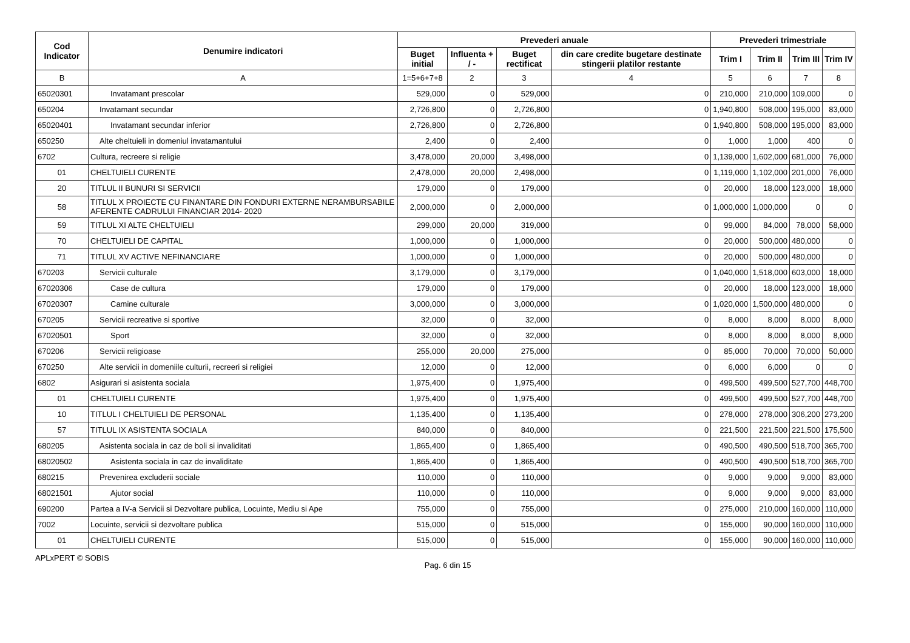| Cod Indicator | Denumire indicatori | Prevederi anuale | | | | Prevederi trimestriale | | | |
| --- | --- | --- | --- | --- | --- | --- | --- | --- | --- |
| | | Buget initial | Influenta + / - | Buget rectificat | din care credite bugetare destinate stingerii platilor restante | Trim I | Trim II | Trim III | Trim IV |
| B | A | 1=5+6+7+8 | 2 | 3 | 4 | 5 | 6 | 7 | 8 |
| 65020301 | Invatamant prescolar | 529,000 | 0 | 529,000 | 0 | 210,000 | 210,000 | 109,000 | 0 |
| 650204 | Invatamant secundar | 2,726,800 | 0 | 2,726,800 | 0 | 1,940,800 | 508,000 | 195,000 | 83,000 |
| 65020401 | Invatamant secundar inferior | 2,726,800 | 0 | 2,726,800 | 0 | 1,940,800 | 508,000 | 195,000 | 83,000 |
| 650250 | Alte cheltuieli in domeniul invatamantului | 2,400 | 0 | 2,400 | 0 | 1,000 | 1,000 | 400 | 0 |
| 6702 | Cultura, recreere si religie | 3,478,000 | 20,000 | 3,498,000 | 0 | 1,139,000 | 1,602,000 | 681,000 | 76,000 |
| 01 | CHELTUIELI CURENTE | 2,478,000 | 20,000 | 2,498,000 | 0 | 1,119,000 | 1,102,000 | 201,000 | 76,000 |
| 20 | TITLUL II BUNURI SI SERVICII | 179,000 | 0 | 179,000 | 0 | 20,000 | 18,000 | 123,000 | 18,000 |
| 58 | TITLUL X PROIECTE CU FINANTARE DIN FONDURI EXTERNE NERAMBURSABILE AFERENTE CADRULUI FINANCIAR 2014- 2020 | 2,000,000 | 0 | 2,000,000 | 0 | 1,000,000 | 1,000,000 | 0 | 0 |
| 59 | TITLUL XI ALTE CHELTUIELI | 299,000 | 20,000 | 319,000 | 0 | 99,000 | 84,000 | 78,000 | 58,000 |
| 70 | CHELTUIELI DE CAPITAL | 1,000,000 | 0 | 1,000,000 | 0 | 20,000 | 500,000 | 480,000 | 0 |
| 71 | TITLUL XV ACTIVE NEFINANCIARE | 1,000,000 | 0 | 1,000,000 | 0 | 20,000 | 500,000 | 480,000 | 0 |
| 670203 | Servicii culturale | 3,179,000 | 0 | 3,179,000 | 0 | 1,040,000 | 1,518,000 | 603,000 | 18,000 |
| 67020306 | Case de cultura | 179,000 | 0 | 179,000 | 0 | 20,000 | 18,000 | 123,000 | 18,000 |
| 67020307 | Camine culturale | 3,000,000 | 0 | 3,000,000 | 0 | 1,020,000 | 1,500,000 | 480,000 | 0 |
| 670205 | Servicii recreative si sportive | 32,000 | 0 | 32,000 | 0 | 8,000 | 8,000 | 8,000 | 8,000 |
| 67020501 | Sport | 32,000 | 0 | 32,000 | 0 | 8,000 | 8,000 | 8,000 | 8,000 |
| 670206 | Servicii religioase | 255,000 | 20,000 | 275,000 | 0 | 85,000 | 70,000 | 70,000 | 50,000 |
| 670250 | Alte servicii in domeniile culturii, recreeri si religiei | 12,000 | 0 | 12,000 | 0 | 6,000 | 6,000 | 0 | 0 |
| 6802 | Asigurari si asistenta sociala | 1,975,400 | 0 | 1,975,400 | 0 | 499,500 | 499,500 | 527,700 | 448,700 |
| 01 | CHELTUIELI CURENTE | 1,975,400 | 0 | 1,975,400 | 0 | 499,500 | 499,500 | 527,700 | 448,700 |
| 10 | TITLUL I CHELTUIELI DE PERSONAL | 1,135,400 | 0 | 1,135,400 | 0 | 278,000 | 278,000 | 306,200 | 273,200 |
| 57 | TITLUL IX ASISTENTA SOCIALA | 840,000 | 0 | 840,000 | 0 | 221,500 | 221,500 | 221,500 | 175,500 |
| 680205 | Asistenta sociala in caz de boli si invaliditati | 1,865,400 | 0 | 1,865,400 | 0 | 490,500 | 490,500 | 518,700 | 365,700 |
| 68020502 | Asistenta sociala in caz de invaliditate | 1,865,400 | 0 | 1,865,400 | 0 | 490,500 | 490,500 | 518,700 | 365,700 |
| 680215 | Prevenirea excluderii sociale | 110,000 | 0 | 110,000 | 0 | 9,000 | 9,000 | 9,000 | 83,000 |
| 68021501 | Ajutor social | 110,000 | 0 | 110,000 | 0 | 9,000 | 9,000 | 9,000 | 83,000 |
| 690200 | Partea a IV-a Servicii si Dezvoltare publica, Locuinte, Mediu si Ape | 755,000 | 0 | 755,000 | 0 | 275,000 | 210,000 | 160,000 | 110,000 |
| 7002 | Locuinte, servicii si dezvoltare publica | 515,000 | 0 | 515,000 | 0 | 155,000 | 90,000 | 160,000 | 110,000 |
| 01 | CHELTUIELI CURENTE | 515,000 | 0 | 515,000 | 0 | 155,000 | 90,000 | 160,000 | 110,000 |
APLxPERT © SOBIS
Pag. 6 din 15